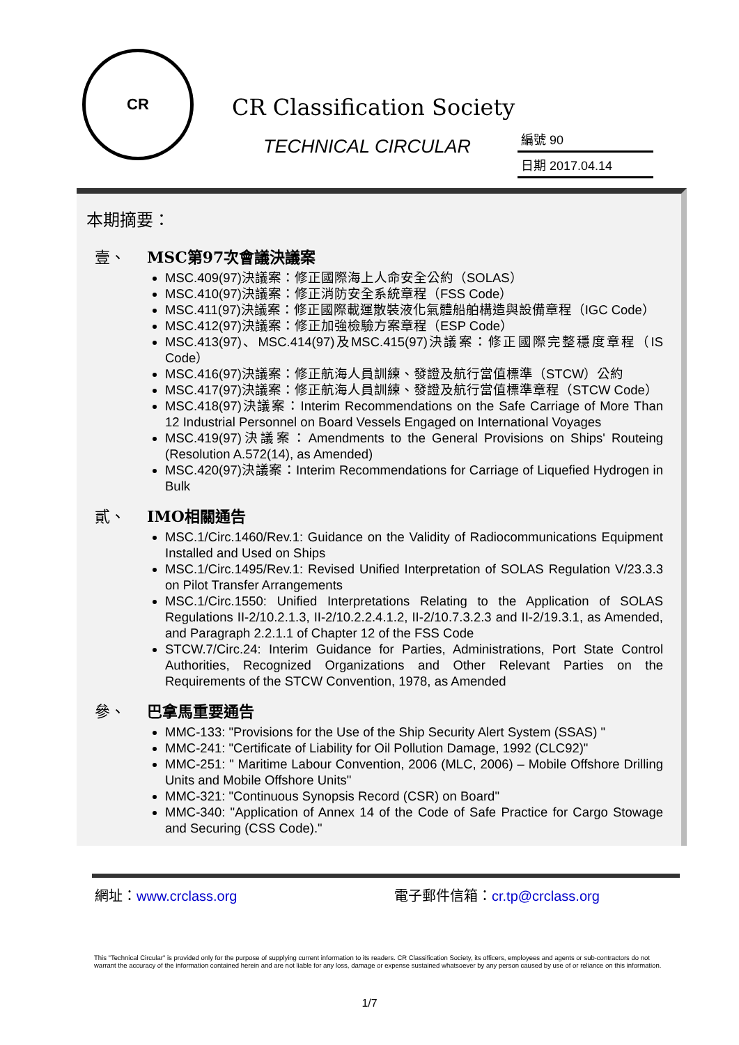CR
CR Classification Society
TECHNICAL CIRCULAR
編號 90
日期 2017.04.14
本期摘要：
壹、 MSC第97次會議決議案
MSC.409(97)決議案：修正國際海上人命安全公約（SOLAS）
MSC.410(97)決議案：修正消防安全系統章程（FSS Code）
MSC.411(97)決議案：修正國際載運散裝液化氣體船舶構造與設備章程（IGC Code）
MSC.412(97)決議案：修正加強檢驗方案章程（ESP Code）
MSC.413(97)、MSC.414(97)及MSC.415(97)決議案：修正國際完整穩度章程（IS Code）
MSC.416(97)決議案：修正航海人員訓練、發證及航行當值標準（STCW）公約
MSC.417(97)決議案：修正航海人員訓練、發證及航行當值標準章程（STCW Code）
MSC.418(97)決議案：Interim Recommendations on the Safe Carriage of More Than 12 Industrial Personnel on Board Vessels Engaged on International Voyages
MSC.419(97)決議案：Amendments to the General Provisions on Ships' Routeing (Resolution A.572(14), as Amended)
MSC.420(97)決議案：Interim Recommendations for Carriage of Liquefied Hydrogen in Bulk
貳、 IMO相關通告
MSC.1/Circ.1460/Rev.1: Guidance on the Validity of Radiocommunications Equipment Installed and Used on Ships
MSC.1/Circ.1495/Rev.1: Revised Unified Interpretation of SOLAS Regulation V/23.3.3 on Pilot Transfer Arrangements
MSC.1/Circ.1550: Unified Interpretations Relating to the Application of SOLAS Regulations II-2/10.2.1.3, II-2/10.2.2.4.1.2, II-2/10.7.3.2.3 and II-2/19.3.1, as Amended, and Paragraph 2.2.1.1 of Chapter 12 of the FSS Code
STCW.7/Circ.24: Interim Guidance for Parties, Administrations, Port State Control Authorities, Recognized Organizations and Other Relevant Parties on the Requirements of the STCW Convention, 1978, as Amended
參、 巴拿馬重要通告
MMC-133: "Provisions for the Use of the Ship Security Alert System (SSAS) "
MMC-241: "Certificate of Liability for Oil Pollution Damage, 1992 (CLC92)"
MMC-251: " Maritime Labour Convention, 2006 (MLC, 2006) – Mobile Offshore Drilling Units and Mobile Offshore Units"
MMC-321: "Continuous Synopsis Record (CSR) on Board"
MMC-340: "Application of Annex 14 of the Code of Safe Practice for Cargo Stowage and Securing (CSS Code)."
網址：www.crclass.org 電子郵件信箱：cr.tp@crclass.org
This "Technical Circular" is provided only for the purpose of supplying current information to its readers. CR Classification Society, its officers, employees and agents or sub-contractors do not warrant the accuracy of the information contained herein and are not liable for any loss, damage or expense sustained whatsoever by any person caused by use of or reliance on this information.
1/7